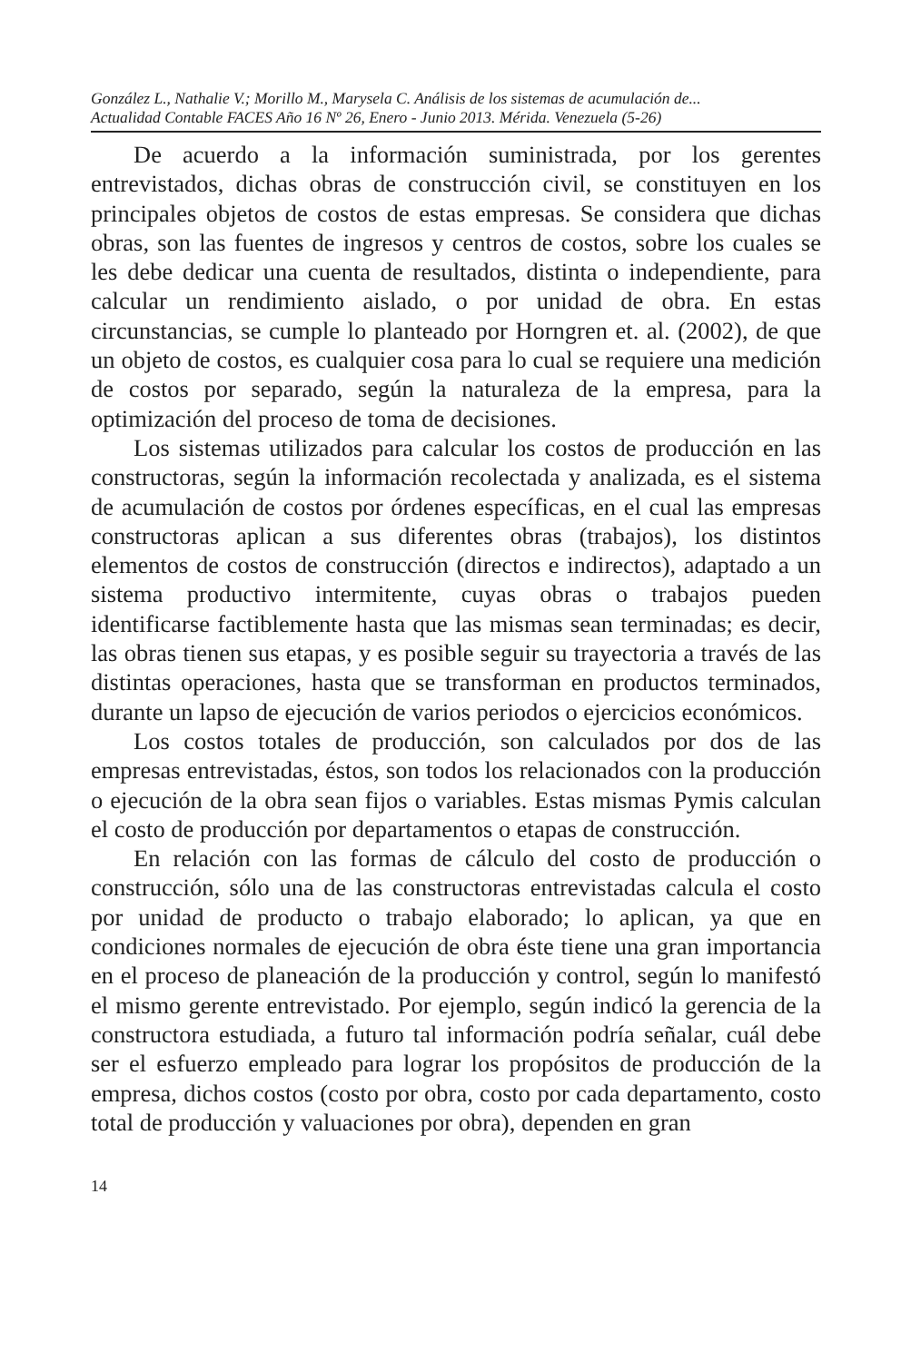González L., Nathalie V.; Morillo M., Marysela C. Análisis de los sistemas de acumulación de...
Actualidad Contable FACES Año 16 Nº 26, Enero - Junio 2013. Mérida. Venezuela (5-26)
De acuerdo a la información suministrada, por los gerentes entrevistados, dichas obras de construcción civil, se constituyen en los principales objetos de costos de estas empresas. Se considera que dichas obras, son las fuentes de ingresos y centros de costos, sobre los cuales se les debe dedicar una cuenta de resultados, distinta o independiente, para calcular un rendimiento aislado, o por unidad de obra. En estas circunstancias, se cumple lo planteado por Horngren et. al. (2002), de que un objeto de costos, es cualquier cosa para lo cual se requiere una medición de costos por separado, según la naturaleza de la empresa, para la optimización del proceso de toma de decisiones.
Los sistemas utilizados para calcular los costos de producción en las constructoras, según la información recolectada y analizada, es el sistema de acumulación de costos por órdenes específicas, en el cual las empresas constructoras aplican a sus diferentes obras (trabajos), los distintos elementos de costos de construcción (directos e indirectos), adaptado a un sistema productivo intermitente, cuyas obras o trabajos pueden identificarse factiblemente hasta que las mismas sean terminadas; es decir, las obras tienen sus etapas, y es posible seguir su trayectoria a través de las distintas operaciones, hasta que se transforman en productos terminados, durante un lapso de ejecución de varios periodos o ejercicios económicos.
Los costos totales de producción, son calculados por dos de las empresas entrevistadas, éstos, son todos los relacionados con la producción o ejecución de la obra sean fijos o variables. Estas mismas Pymis calculan el costo de producción por departamentos o etapas de construcción.
En relación con las formas de cálculo del costo de producción o construcción, sólo una de las constructoras entrevistadas calcula el costo por unidad de producto o trabajo elaborado; lo aplican, ya que en condiciones normales de ejecución de obra éste tiene una gran importancia en el proceso de planeación de la producción y control, según lo manifestó el mismo gerente entrevistado. Por ejemplo, según indicó la gerencia de la constructora estudiada, a futuro tal información podría señalar, cuál debe ser el esfuerzo empleado para lograr los propósitos de producción de la empresa, dichos costos (costo por obra, costo por cada departamento, costo total de producción y valuaciones por obra), dependen en gran
14